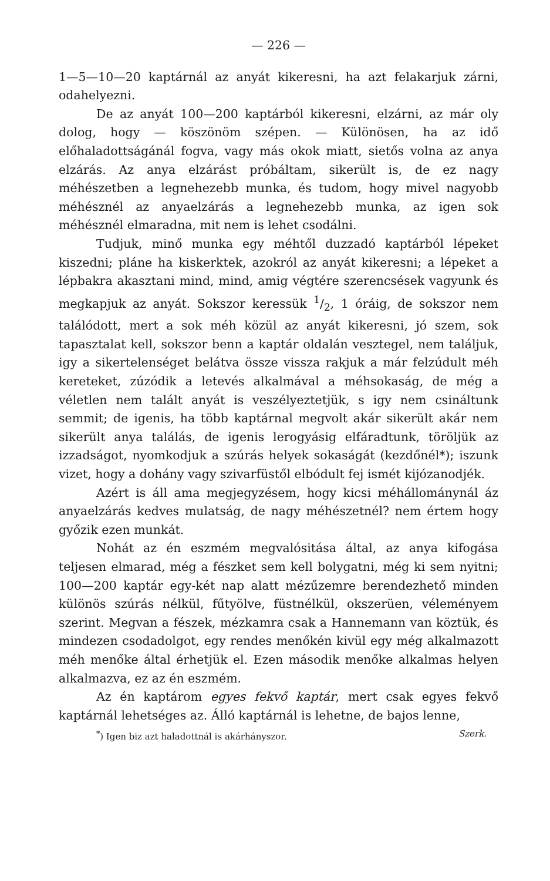— 226 —
1—5—10—20 kaptárnál az anyát kikeresni, ha azt felakarjuk zárni, odahelyezni.
De az anyát 100—200 kaptárból kikeresni, elzárni, az már oly dolog, hogy — köszönöm szépen. — Különösen, ha az idő előhaladottságánál fogva, vagy más okok miatt, sietős volna az anya elzárás. Az anya elzárást próbáltam, sikerült is, de ez nagy méhészetben a legnehezebb munka, és tudom, hogy mivel nagyobb méhésznél az anyaelzárás a legnehezebb munka, az igen sok méhésznél elmaradna, mit nem is lehet csodálni.
Tudjuk, minő munka egy méhtől duzzadó kaptárból lépeket kiszedni; pláne ha kiskerktek, azokról az anyát kikeresni; a lépeket a lépbakra akasztani mind, mind, amig végtére szerencsések vagyunk és megkapjuk az anyát. Sokszor keressük 1/2, 1 óráig, de sokszor nem találódott, mert a sok méh közül az anyát kikeresni, jó szem, sok tapasztalat kell, sokszor benn a kaptár oldalán vesztegel, nem találjuk, igy a sikertelenséget belátva össze vissza rakjuk a már felzúdult méh kereteket, zúzódik a letevés alkalmával a méhsokaság, de még a véletlen nem talált anyát is veszélyeztetjük, s igy nem csináltunk semmit; de igenis, ha több kaptárnal megvolt akár sikerült akár nem sikerült anya találás, de igenis lerogyásig elfáradtunk, töröljük az izzadságot, nyomkodjuk a szúrás helyek sokaságát (kezdőnél*); iszunk vizet, hogy a dohány vagy szivarfüstől elbódult fej ismét kijózanodjék.
Azért is áll ama megjegyzésem, hogy kicsi méhállománynál áz anyaelzárás kedves mulatság, de nagy méhészetnél? nem értem hogy győzik ezen munkát.
Nohát az én eszmém megvalósitása által, az anya kifogása teljesen elmarad, még a fészket sem kell bolygatni, még ki sem nyitni; 100—200 kaptár egy-két nap alatt mézűzemre berendezhető minden különös szúrás nélkül, fűtyölve, füstnélkül, okszerüen, véleményem szerint. Megvan a fészek, mézkamra csak a Hannemann van köztük, és mindezen csodadolgot, egy rendes menőkén kivül egy még alkalmazott méh menőke által érhetjük el. Ezen második menőke alkalmas helyen alkalmazva, ez az én eszmém.
Az én kaptárom egyes fekvő kaptár, mert csak egyes fekvő kaptárnál lehetséges az. Álló kaptárnál is lehetne, de bajos lenne,
<sup>*</sup>) Igen biz azt haladottnál is akárhányszor. Szerk.